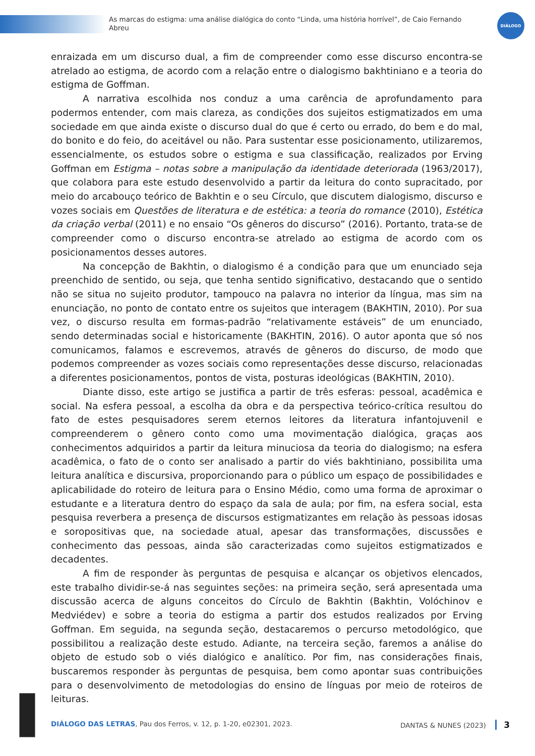As marcas do estigma: uma análise dialógica do conto “Linda, uma história horrível”, de Caio Fernando Abreu
DIÁLOGO
enraizada em um discurso dual, a fim de compreender como esse discurso encontra-se atrelado ao estigma, de acordo com a relação entre o dialogismo bakhtiniano e a teoria do estigma de Goffman.
A narrativa escolhida nos conduz a uma carência de aprofundamento para podermos entender, com mais clareza, as condições dos sujeitos estigmatizados em uma sociedade em que ainda existe o discurso dual do que é certo ou errado, do bem e do mal, do bonito e do feio, do aceitável ou não. Para sustentar esse posicionamento, utilizaremos, essencialmente, os estudos sobre o estigma e sua classificação, realizados por Erving Goffman em Estigma – notas sobre a manipulação da identidade deteriorada (1963/2017), que colabora para este estudo desenvolvido a partir da leitura do conto supracitado, por meio do arcabouço teórico de Bakhtin e o seu Círculo, que discutem dialogismo, discurso e vozes sociais em Questões de literatura e de estética: a teoria do romance (2010), Estética da criação verbal (2011) e no ensaio “Os gêneros do discurso” (2016). Portanto, trata-se de compreender como o discurso encontra-se atrelado ao estigma de acordo com os posicionamentos desses autores.
Na concepção de Bakhtin, o dialogismo é a condição para que um enunciado seja preenchido de sentido, ou seja, que tenha sentido significativo, destacando que o sentido não se situa no sujeito produtor, tampouco na palavra no interior da língua, mas sim na enunciação, no ponto de contato entre os sujeitos que interagem (BAKHTIN, 2010). Por sua vez, o discurso resulta em formas-padrão “relativamente estáveis” de um enunciado, sendo determinadas social e historicamente (BAKHTIN, 2016). O autor aponta que só nos comunicamos, falamos e escrevemos, através de gêneros do discurso, de modo que podemos compreender as vozes sociais como representações desse discurso, relacionadas a diferentes posicionamentos, pontos de vista, posturas ideológicas (BAKHTIN, 2010).
Diante disso, este artigo se justifica a partir de três esferas: pessoal, acadêmica e social. Na esfera pessoal, a escolha da obra e da perspectiva teórico-crítica resultou do fato de estes pesquisadores serem eternos leitores da literatura infantojuvenil e compreenderem o gênero conto como uma movimentação dialógica, graças aos conhecimentos adquiridos a partir da leitura minuciosa da teoria do dialogismo; na esfera acadêmica, o fato de o conto ser analisado a partir do viés bakhtiniano, possibilita uma leitura analítica e discursiva, proporcionando para o público um espaço de possibilidades e aplicabilidade do roteiro de leitura para o Ensino Médio, como uma forma de aproximar o estudante e a literatura dentro do espaço da sala de aula; por fim, na esfera social, esta pesquisa reverbera a presença de discursos estigmatizantes em relação às pessoas idosas e soropositivas que, na sociedade atual, apesar das transformações, discussões e conhecimento das pessoas, ainda são caracterizadas como sujeitos estigmatizados e decadentes.
A fim de responder às perguntas de pesquisa e alcançar os objetivos elencados, este trabalho dividir-se-á nas seguintes seções: na primeira seção, será apresentada uma discussão acerca de alguns conceitos do Círculo de Bakhtin (Bakhtin, Volóchinov e Medviédev) e sobre a teoria do estigma a partir dos estudos realizados por Erving Goffman. Em seguida, na segunda seção, destacaremos o percurso metodológico, que possibilitou a realização deste estudo. Adiante, na terceira seção, faremos a análise do objeto de estudo sob o viés dialógico e analítico. Por fim, nas considerações finais, buscaremos responder às perguntas de pesquisa, bem como apontar suas contribuições para o desenvolvimento de metodologias do ensino de línguas por meio de roteiros de leituras.
DIÁLOGO DAS LETRAS, Pau dos Ferros, v. 12, p. 1-20, e02301, 2023. DANTAS & NUNES (2023) 3